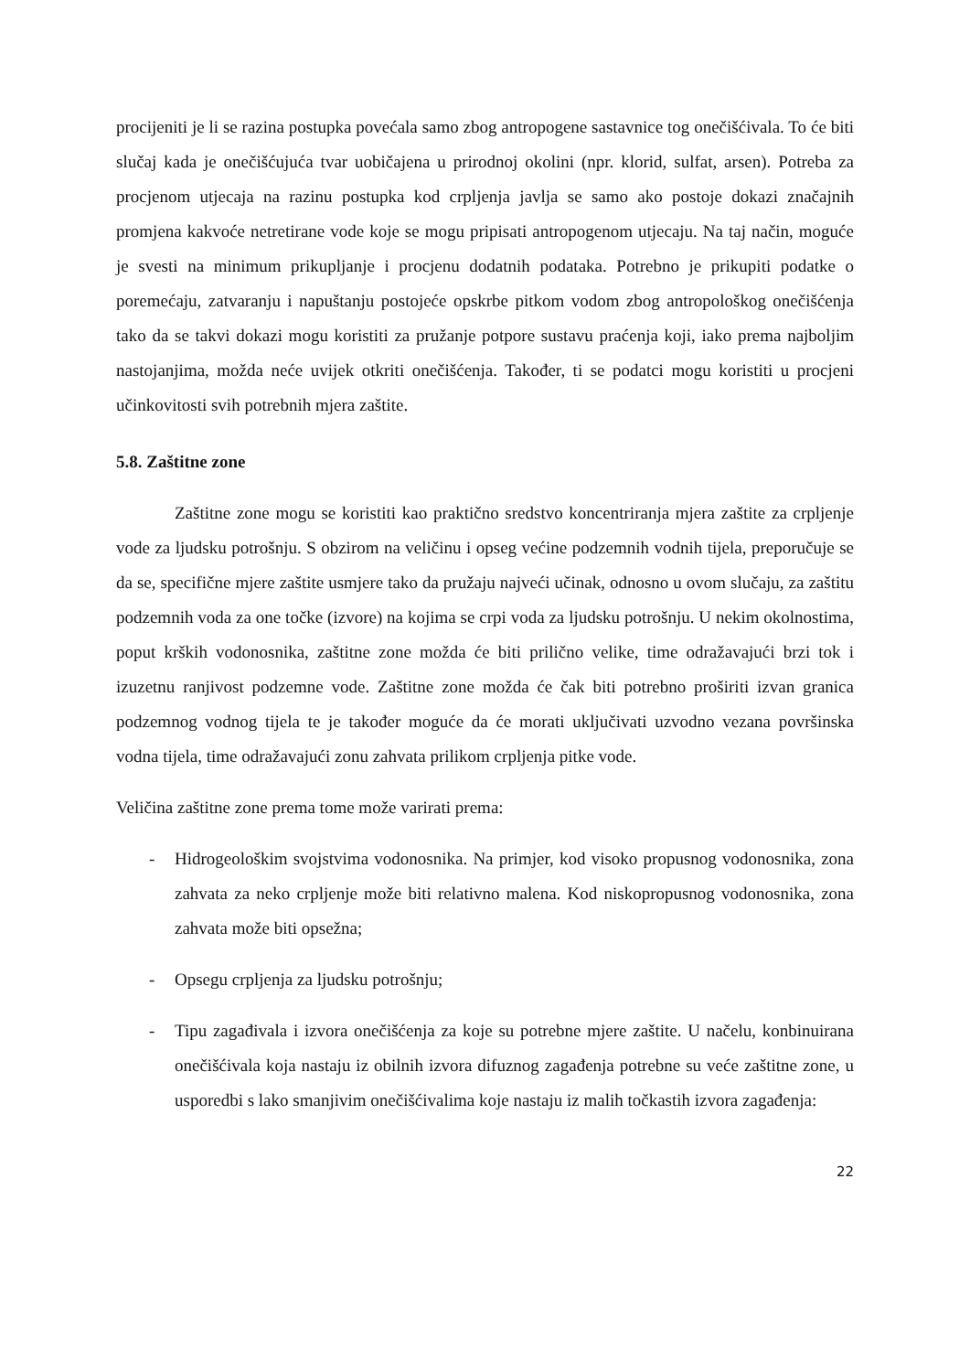procijeniti je li se razina postupka povećala samo zbog antropogene sastavnice tog onečišćivala. To će biti slučaj kada je onečišćujuća tvar uobičajena u prirodnoj okolini (npr. klorid, sulfat, arsen). Potreba za procjenom utjecaja na razinu postupka kod crpljenja javlja se samo ako postoje dokazi značajnih promjena kakvoće netretirane vode koje se mogu pripisati antropogenom utjecaju. Na taj način, moguće je svesti na minimum prikupljanje i procjenu dodatnih podataka. Potrebno je prikupiti podatke o poremećaju, zatvaranju i napuštanju postojeće opskrbe pitkom vodom zbog antropološkog onečišćenja tako da se takvi dokazi mogu koristiti za pružanje potpore sustavu praćenja koji, iako prema najboljim nastojanjima, možda neće uvijek otkriti onečišćenja. Također, ti se podatci mogu koristiti u procjeni učinkovitosti svih potrebnih mjera zaštite.
5.8. Zaštitne zone
Zaštitne zone mogu se koristiti kao praktično sredstvo koncentriranja mjera zaštite za crpljenje vode za ljudsku potrošnju. S obzirom na veličinu i opseg većine podzemnih vodnih tijela, preporučuje se da se, specifične mjere zaštite usmjere tako da pružaju najveći učinak, odnosno u ovom slučaju, za zaštitu podzemnih voda za one točke (izvore) na kojima se crpi voda za ljudsku potrošnju. U nekim okolnostima, poput krških vodonosnika, zaštitne zone možda će biti prilično velike, time odražavajući brzi tok i izuzetnu ranjivost podzemne vode. Zaštitne zone možda će čak biti potrebno proširiti izvan granica podzemnog vodnog tijela te je također moguće da će morati uključivati uzvodno vezana površinska vodna tijela, time odražavajući zonu zahvata prilikom crpljenja pitke vode.
Veličina zaštitne zone prema tome može varirati prema:
- Hidrogeološkim svojstvima vodonosnika. Na primjer, kod visoko propusnog vodonosnika, zona zahvata za neko crpljenje može biti relativno malena. Kod niskopropusnog vodonosnika, zona zahvata može biti opsežna;
- Opsegu crpljenja za ljudsku potrošnju;
- Tipu zagađivala i izvora onečišćenja za koje su potrebne mjere zaštite. U načelu, konbinuirana onečišćivala koja nastaju iz obilnih izvora difuznog zagađenja potrebne su veće zaštitne zone, u usporedbi s lako smanjivim onečišćivalima koje nastaju iz malih točkastih izvora zagađenja:
22